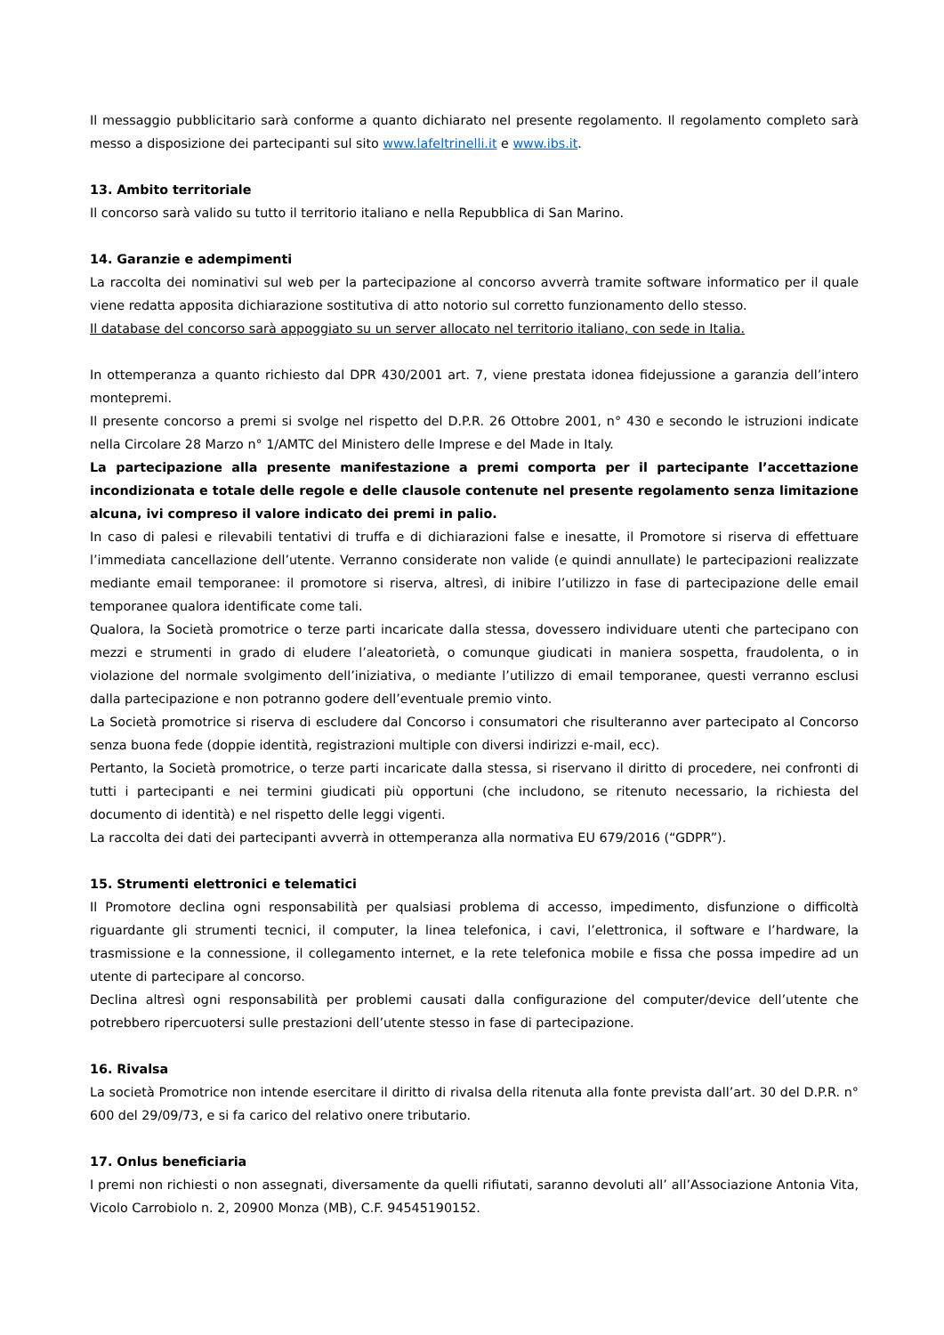Il messaggio pubblicitario sarà conforme a quanto dichiarato nel presente regolamento. Il regolamento completo sarà messo a disposizione dei partecipanti sul sito www.lafeltrinelli.it e www.ibs.it.
13. Ambito territoriale
Il concorso sarà valido su tutto il territorio italiano e nella Repubblica di San Marino.
14. Garanzie e adempimenti
La raccolta dei nominativi sul web per la partecipazione al concorso avverrà tramite software informatico per il quale viene redatta apposita dichiarazione sostitutiva di atto notorio sul corretto funzionamento dello stesso.
Il database del concorso sarà appoggiato su un server allocato nel territorio italiano, con sede in Italia.
In ottemperanza a quanto richiesto dal DPR 430/2001 art. 7, viene prestata idonea fidejussione a garanzia dell’intero montepremi.
Il presente concorso a premi si svolge nel rispetto del D.P.R. 26 Ottobre 2001, n° 430 e secondo le istruzioni indicate nella Circolare 28 Marzo n° 1/AMTC del Ministero delle Imprese e del Made in Italy.
La partecipazione alla presente manifestazione a premi comporta per il partecipante l’accettazione incondizionata e totale delle regole e delle clausole contenute nel presente regolamento senza limitazione alcuna, ivi compreso il valore indicato dei premi in palio.
In caso di palesi e rilevabili tentativi di truffa e di dichiarazioni false e inesatte, il Promotore si riserva di effettuare l’immediata cancellazione dell’utente. Verranno considerate non valide (e quindi annullate) le partecipazioni realizzate mediante email temporanee: il promotore si riserva, altresì, di inibire l’utilizzo in fase di partecipazione delle email temporanee qualora identificate come tali.
Qualora, la Società promotrice o terze parti incaricate dalla stessa, dovessero individuare utenti che partecipano con mezzi e strumenti in grado di eludere l’aleatorietà, o comunque giudicati in maniera sospetta, fraudolenta, o in violazione del normale svolgimento dell’iniziativa, o mediante l’utilizzo di email temporanee, questi verranno esclusi dalla partecipazione e non potranno godere dell’eventuale premio vinto.
La Società promotrice si riserva di escludere dal Concorso i consumatori che risulteranno aver partecipato al Concorso senza buona fede (doppie identità, registrazioni multiple con diversi indirizzi e-mail, ecc).
Pertanto, la Società promotrice, o terze parti incaricate dalla stessa, si riservano il diritto di procedere, nei confronti di tutti i partecipanti e nei termini giudicati più opportuni (che includono, se ritenuto necessario, la richiesta del documento di identità) e nel rispetto delle leggi vigenti.
La raccolta dei dati dei partecipanti avverrà in ottemperanza alla normativa EU 679/2016 (“GDPR”).
15. Strumenti elettronici e telematici
Il Promotore declina ogni responsabilità per qualsiasi problema di accesso, impedimento, disfunzione o difficoltà riguardante gli strumenti tecnici, il computer, la linea telefonica, i cavi, l’elettronica, il software e l’hardware, la trasmissione e la connessione, il collegamento internet, e la rete telefonica mobile e fissa che possa impedire ad un utente di partecipare al concorso.
Declina altresì ogni responsabilità per problemi causati dalla configurazione del computer/device dell’utente che potrebbero ripercuotersi sulle prestazioni dell’utente stesso in fase di partecipazione.
16. Rivalsa
La società Promotrice non intende esercitare il diritto di rivalsa della ritenuta alla fonte prevista dall’art. 30 del D.P.R. n° 600 del 29/09/73, e si fa carico del relativo onere tributario.
17. Onlus beneficiaria
I premi non richiesti o non assegnati, diversamente da quelli rifiutati, saranno devoluti all’ all’Associazione Antonia Vita, Vicolo Carrobiolo n. 2, 20900 Monza (MB), C.F. 94545190152.